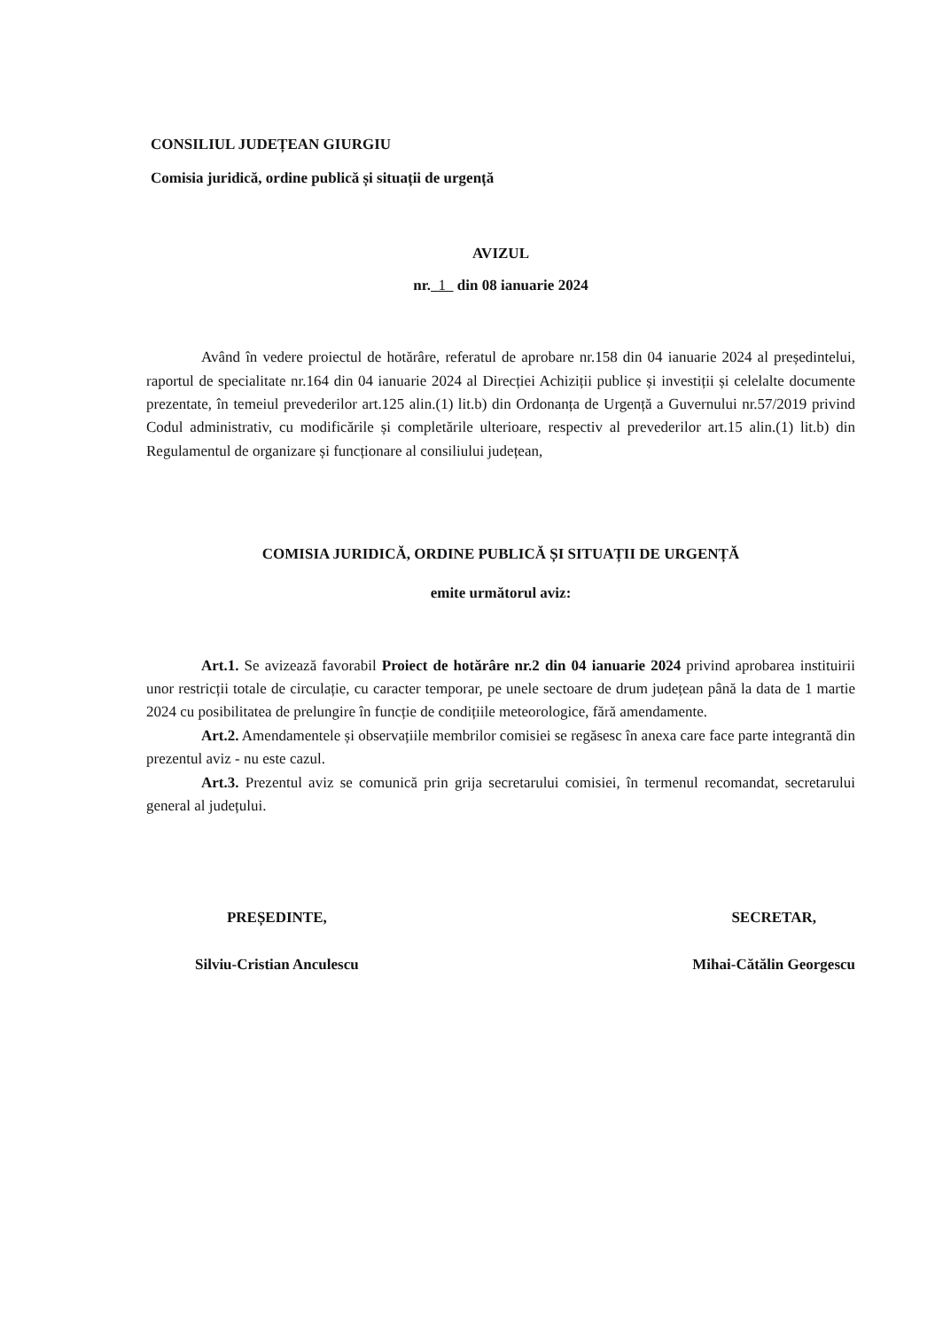CONSILIUL JUDEȚEAN GIURGIU
Comisia juridică, ordine publică și situații de urgență
AVIZUL
nr. 1 din 08 ianuarie 2024
Având în vedere proiectul de hotărâre, referatul de aprobare nr.158 din 04 ianuarie 2024 al președintelui, raportul de specialitate nr.164 din 04 ianuarie 2024 al Direcției Achiziții publice și investiții și celelalte documente prezentate, în temeiul prevederilor art.125 alin.(1) lit.b) din Ordonanța de Urgență a Guvernului nr.57/2019 privind Codul administrativ, cu modificările și completările ulterioare, respectiv al prevederilor art.15 alin.(1) lit.b) din Regulamentul de organizare și funcționare al consiliului județean,
COMISIA JURIDICĂ, ORDINE PUBLICĂ ȘI SITUAȚII DE URGENȚĂ
emite următorul aviz:
Art.1. Se avizează favorabil Proiect de hotărâre nr.2 din 04 ianuarie 2024 privind aprobarea instituirii unor restricții totale de circulație, cu caracter temporar, pe unele sectoare de drum județean până la data de 1 martie 2024 cu posibilitatea de prelungire în funcție de condițiile meteorologice, fără amendamente.
Art.2. Amendamentele și observațiile membrilor comisiei se regăsesc în anexa care face parte integrantă din prezentul aviz - nu este cazul.
Art.3. Prezentul aviz se comunică prin grija secretarului comisiei, în termenul recomandat, secretarului general al județului.
PREȘEDINTE,
Silviu-Cristian Anculescu
SECRETAR,
Mihai-Cătălin Georgescu